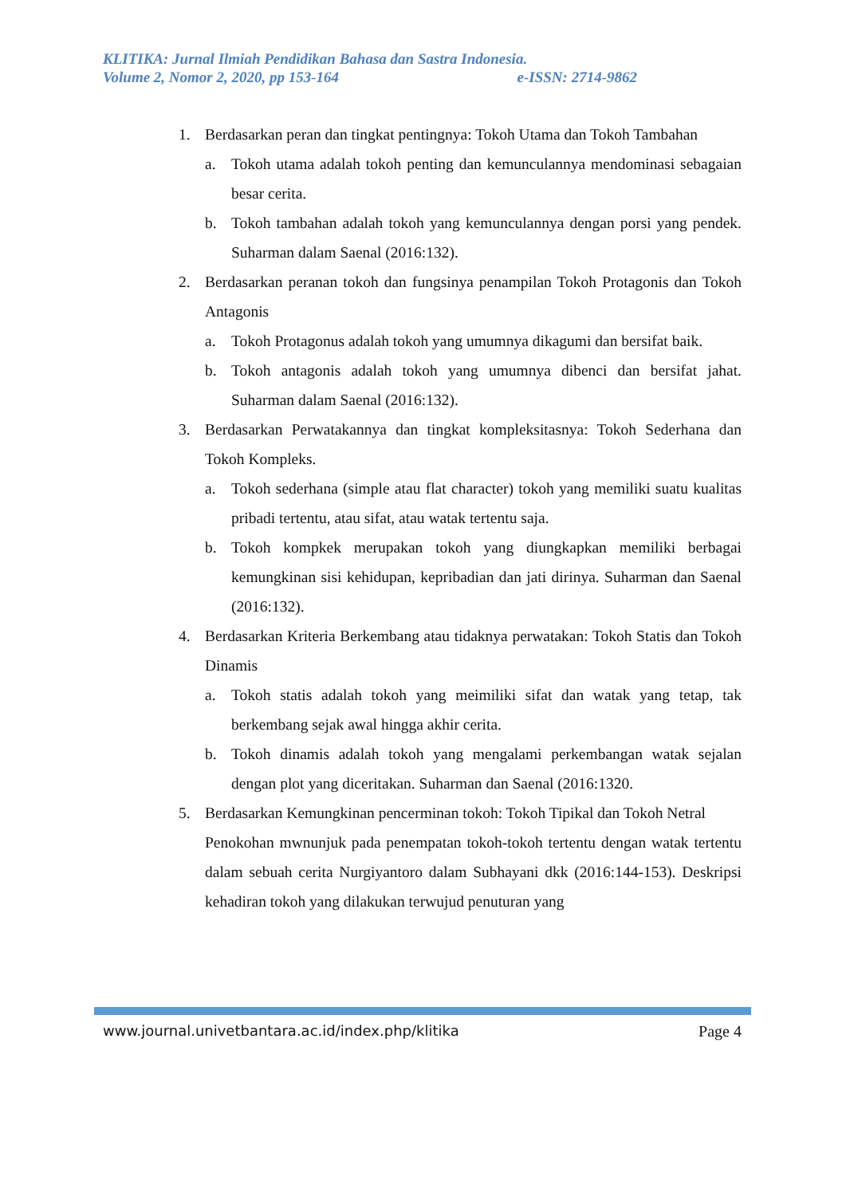KLITIKA: Jurnal Ilmiah Pendidikan Bahasa dan Sastra Indonesia.
Volume 2, Nomor 2, 2020, pp 153-164 e-ISSN: 2714-9862
1. Berdasarkan peran dan tingkat pentingnya: Tokoh Utama dan Tokoh Tambahan
a. Tokoh utama adalah tokoh penting dan kemunculannya mendominasi sebagaian besar cerita.
b. Tokoh tambahan adalah tokoh yang kemunculannya dengan porsi yang pendek. Suharman dalam Saenal (2016:132).
2. Berdasarkan peranan tokoh dan fungsinya penampilan Tokoh Protagonis dan Tokoh Antagonis
a. Tokoh Protagonus adalah tokoh yang umumnya dikagumi dan bersifat baik.
b. Tokoh antagonis adalah tokoh yang umumnya dibenci dan bersifat jahat. Suharman dalam Saenal (2016:132).
3. Berdasarkan Perwatakannya dan tingkat kompleksitasnya: Tokoh Sederhana dan Tokoh Kompleks.
a. Tokoh sederhana (simple atau flat character) tokoh yang memiliki suatu kualitas pribadi tertentu, atau sifat, atau watak tertentu saja.
b. Tokoh kompkek merupakan tokoh yang diungkapkan memiliki berbagai kemungkinan sisi kehidupan, kepribadian dan jati dirinya. Suharman dan Saenal (2016:132).
4. Berdasarkan Kriteria Berkembang atau tidaknya perwatakan: Tokoh Statis dan Tokoh Dinamis
a. Tokoh statis adalah tokoh yang meimiliki sifat dan watak yang tetap, tak berkembang sejak awal hingga akhir cerita.
b. Tokoh dinamis adalah tokoh yang mengalami perkembangan watak sejalan dengan plot yang diceritakan. Suharman dan Saenal (2016:1320.
5. Berdasarkan Kemungkinan pencerminan tokoh: Tokoh Tipikal dan Tokoh Netral
Penokohan mwnunjuk pada penempatan tokoh-tokoh tertentu dengan watak tertentu dalam sebuah cerita Nurgiyantoro dalam Subhayani dkk (2016:144-153). Deskripsi kehadiran tokoh yang dilakukan terwujud penuturan yang
www.journal.univetbantara.ac.id/index.php/klitika Page 4